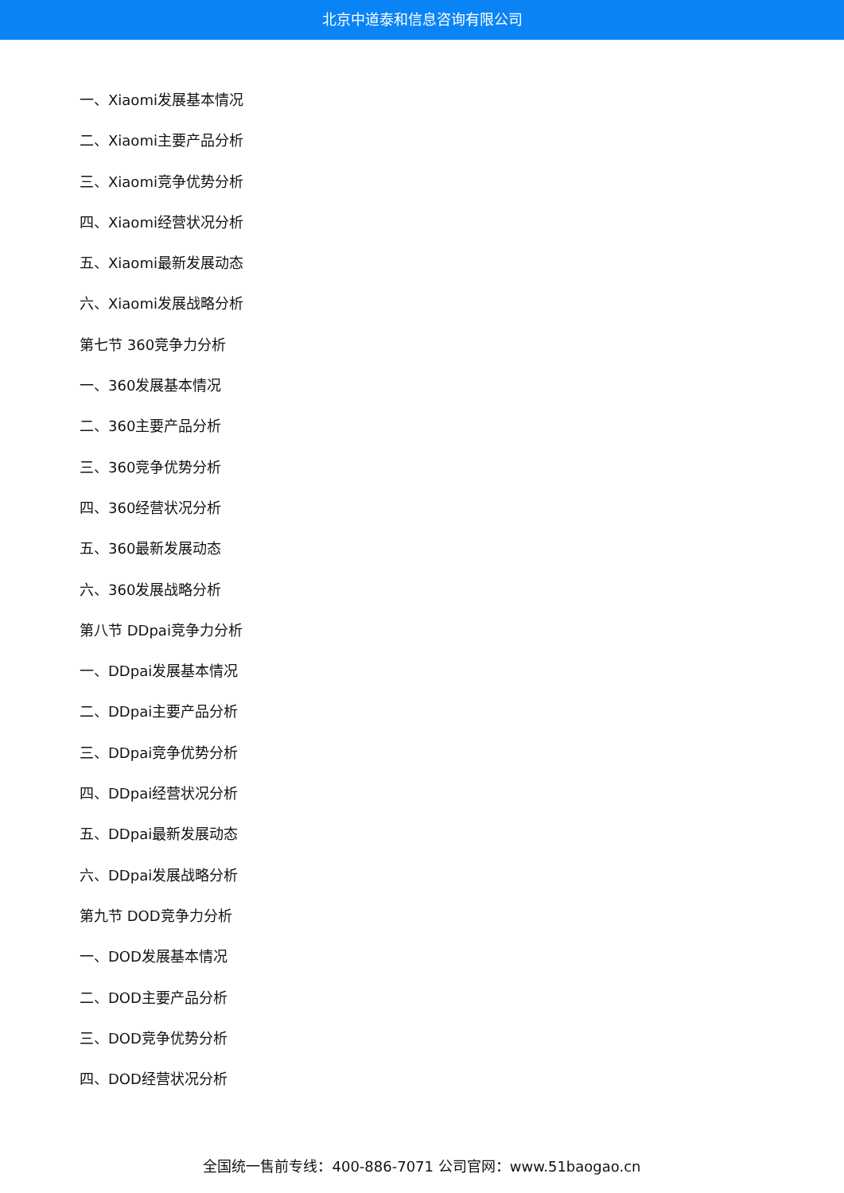北京中道泰和信息咨询有限公司
一、Xiaomi发展基本情况
二、Xiaomi主要产品分析
三、Xiaomi竞争优势分析
四、Xiaomi经营状况分析
五、Xiaomi最新发展动态
六、Xiaomi发展战略分析
第七节 360竞争力分析
一、360发展基本情况
二、360主要产品分析
三、360竞争优势分析
四、360经营状况分析
五、360最新发展动态
六、360发展战略分析
第八节 DDpai竞争力分析
一、DDpai发展基本情况
二、DDpai主要产品分析
三、DDpai竞争优势分析
四、DDpai经营状况分析
五、DDpai最新发展动态
六、DDpai发展战略分析
第九节 DOD竞争力分析
一、DOD发展基本情况
二、DOD主要产品分析
三、DOD竞争优势分析
四、DOD经营状况分析
全国统一售前专线：400-886-7071 公司官网：www.51baogao.cn